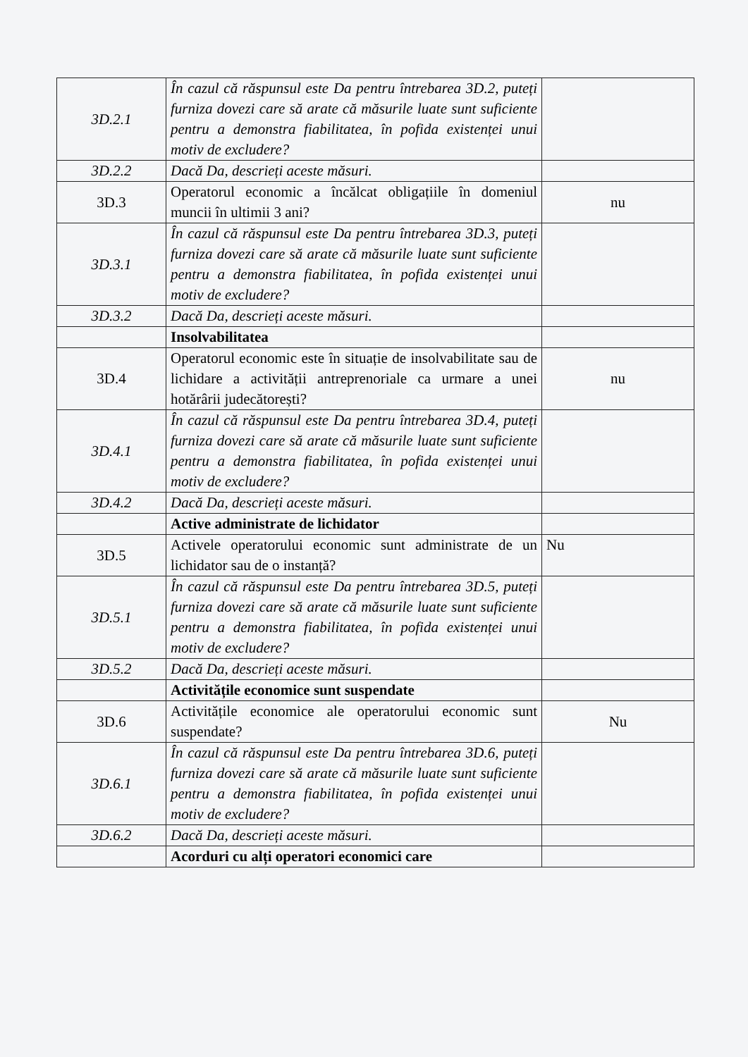| 3D.2.1 | În cazul că răspunsul este Da pentru întrebarea 3D.2, puteți furniza dovezi care să arate că măsurile luate sunt suficiente pentru a demonstra fiabilitatea, în pofida existenței unui motiv de excludere? | |
| 3D.2.2 | Dacă Da, descrieți aceste măsuri. | |
| 3D.3 | Operatorul economic a încălcat obligațiile în domeniul muncii în ultimii 3 ani? | nu |
| 3D.3.1 | În cazul că răspunsul este Da pentru întrebarea 3D.3, puteți furniza dovezi care să arate că măsurile luate sunt suficiente pentru a demonstra fiabilitatea, în pofida existenței unui motiv de excludere? | |
| 3D.3.2 | Dacă Da, descrieți aceste măsuri. | |
| | Insolvabilitatea | |
| 3D.4 | Operatorul economic este în situație de insolvabilitate sau de lichidare a activității antreprenoriale ca urmare a unei hotărârii judecătorești? | nu |
| 3D.4.1 | În cazul că răspunsul este Da pentru întrebarea 3D.4, puteți furniza dovezi care să arate că măsurile luate sunt suficiente pentru a demonstra fiabilitatea, în pofida existenței unui motiv de excludere? | |
| 3D.4.2 | Dacă Da, descrieți aceste măsuri. | |
| | Active administrate de lichidator | |
| 3D.5 | Activele operatorului economic sunt administrate de un lichidator sau de o instanță? | Nu |
| 3D.5.1 | În cazul că răspunsul este Da pentru întrebarea 3D.5, puteți furniza dovezi care să arate că măsurile luate sunt suficiente pentru a demonstra fiabilitatea, în pofida existenței unui motiv de excludere? | |
| 3D.5.2 | Dacă Da, descrieți aceste măsuri. | |
| | Activitățile economice sunt suspendate | |
| 3D.6 | Activitățile economice ale operatorului economic sunt suspendate? | Nu |
| 3D.6.1 | În cazul că răspunsul este Da pentru întrebarea 3D.6, puteți furniza dovezi care să arate că măsurile luate sunt suficiente pentru a demonstra fiabilitatea, în pofida existenței unui motiv de excludere? | |
| 3D.6.2 | Dacă Da, descrieți aceste măsuri. | |
| | Acorduri cu alți operatori economici care | |